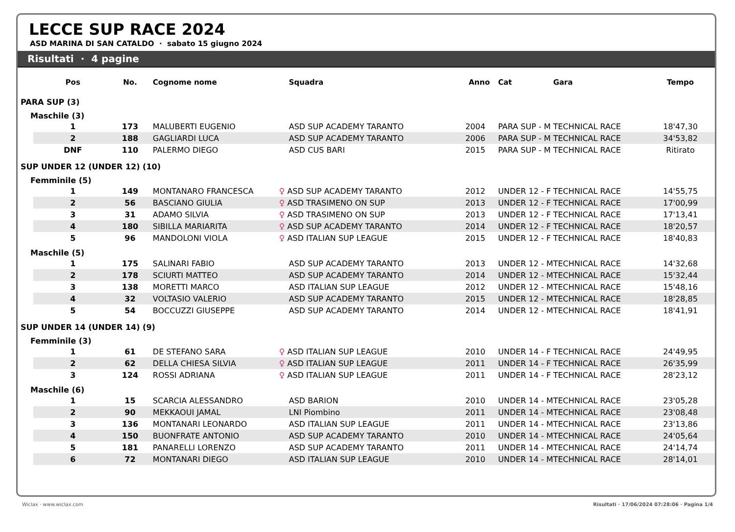LECCE SUP RACE 2024
ASD MARINA DI SAN CATALDO · sabato 15 giugno 2024
Risultati · 4 pagine
| | Pos | No. | Cognome nome | Squadra | Anno | Cat | Gara | Tempo |
| --- | --- | --- | --- | --- | --- | --- | --- | --- |
| PARA SUP (3) | | | | | | | | |
| Maschile (3) | | | | | | | | |
| | 1 | 173 | MALUBERTI EUGENIO | ASD SUP ACADEMY TARANTO | 2004 | PARA SUP - M | TECHNICAL RACE | 18'47,30 |
| | 2 | 188 | GAGLIARDI LUCA | ASD SUP ACADEMY TARANTO | 2006 | PARA SUP - M | TECHNICAL RACE | 34'53,82 |
| | DNF | 110 | PALERMO DIEGO | ASD CUS BARI | 2015 | PARA SUP - M | TECHNICAL RACE | Ritirato |
| SUP UNDER 12 (UNDER 12) (10) | | | | | | | | |
| Femminile (5) | | | | | | | | |
| | 1 | 149 | MONTANARO FRANCESCA | ♀ ASD SUP ACADEMY TARANTO | 2012 | UNDER 12 - F | TECHNICAL RACE | 14'55,75 |
| | 2 | 56 | BASCIANO GIULIA | ♀ ASD TRASIMENO ON SUP | 2013 | UNDER 12 - F | TECHNICAL RACE | 17'00,99 |
| | 3 | 31 | ADAMO SILVIA | ♀ ASD TRASIMENO ON SUP | 2013 | UNDER 12 - F | TECHNICAL RACE | 17'13,41 |
| | 4 | 180 | SIBILLA MARIARITA | ♀ ASD SUP ACADEMY TARANTO | 2014 | UNDER 12 - F | TECHNICAL RACE | 18'20,57 |
| | 5 | 96 | MANDOLONI VIOLA | ♀ ASD ITALIAN SUP LEAGUE | 2015 | UNDER 12 - F | TECHNICAL RACE | 18'40,83 |
| Maschile (5) | | | | | | | | |
| | 1 | 175 | SALINARI FABIO | ASD SUP ACADEMY TARANTO | 2013 | UNDER 12 - M | TECHNICAL RACE | 14'32,68 |
| | 2 | 178 | SCIURTI MATTEO | ASD SUP ACADEMY TARANTO | 2014 | UNDER 12 - M | TECHNICAL RACE | 15'32,44 |
| | 3 | 138 | MORETTI MARCO | ASD ITALIAN SUP LEAGUE | 2012 | UNDER 12 - M | TECHNICAL RACE | 15'48,16 |
| | 4 | 32 | VOLTASIO VALERIO | ASD SUP ACADEMY TARANTO | 2015 | UNDER 12 - M | TECHNICAL RACE | 18'28,85 |
| | 5 | 54 | BOCCUZZI GIUSEPPE | ASD SUP ACADEMY TARANTO | 2014 | UNDER 12 - M | TECHNICAL RACE | 18'41,91 |
| SUP UNDER 14 (UNDER 14) (9) | | | | | | | | |
| Femminile (3) | | | | | | | | |
| | 1 | 61 | DE STEFANO SARA | ♀ ASD ITALIAN SUP LEAGUE | 2010 | UNDER 14 - F | TECHNICAL RACE | 24'49,95 |
| | 2 | 62 | DELLA CHIESA SILVIA | ♀ ASD ITALIAN SUP LEAGUE | 2011 | UNDER 14 - F | TECHNICAL RACE | 26'35,99 |
| | 3 | 124 | ROSSI ADRIANA | ♀ ASD ITALIAN SUP LEAGUE | 2011 | UNDER 14 - F | TECHNICAL RACE | 28'23,12 |
| Maschile (6) | | | | | | | | |
| | 1 | 15 | SCARCIA ALESSANDRO | ASD BARION | 2010 | UNDER 14 - M | TECHNICAL RACE | 23'05,28 |
| | 2 | 90 | MEKKAOUI JAMAL | LNI Piombino | 2011 | UNDER 14 - M | TECHNICAL RACE | 23'08,48 |
| | 3 | 136 | MONTANARI LEONARDO | ASD ITALIAN SUP LEAGUE | 2011 | UNDER 14 - M | TECHNICAL RACE | 23'13,86 |
| | 4 | 150 | BUONFRATE ANTONIO | ASD SUP ACADEMY TARANTO | 2010 | UNDER 14 - M | TECHNICAL RACE | 24'05,64 |
| | 5 | 181 | PANARELLI LORENZO | ASD SUP ACADEMY TARANTO | 2011 | UNDER 14 - M | TECHNICAL RACE | 24'14,74 |
| | 6 | 72 | MONTANARI DIEGO | ASD ITALIAN SUP LEAGUE | 2010 | UNDER 14 - M | TECHNICAL RACE | 28'14,01 |
Wiclax · www.wiclax.com Risultati · 17/06/2024 07:28:06 · Pagina 1/4